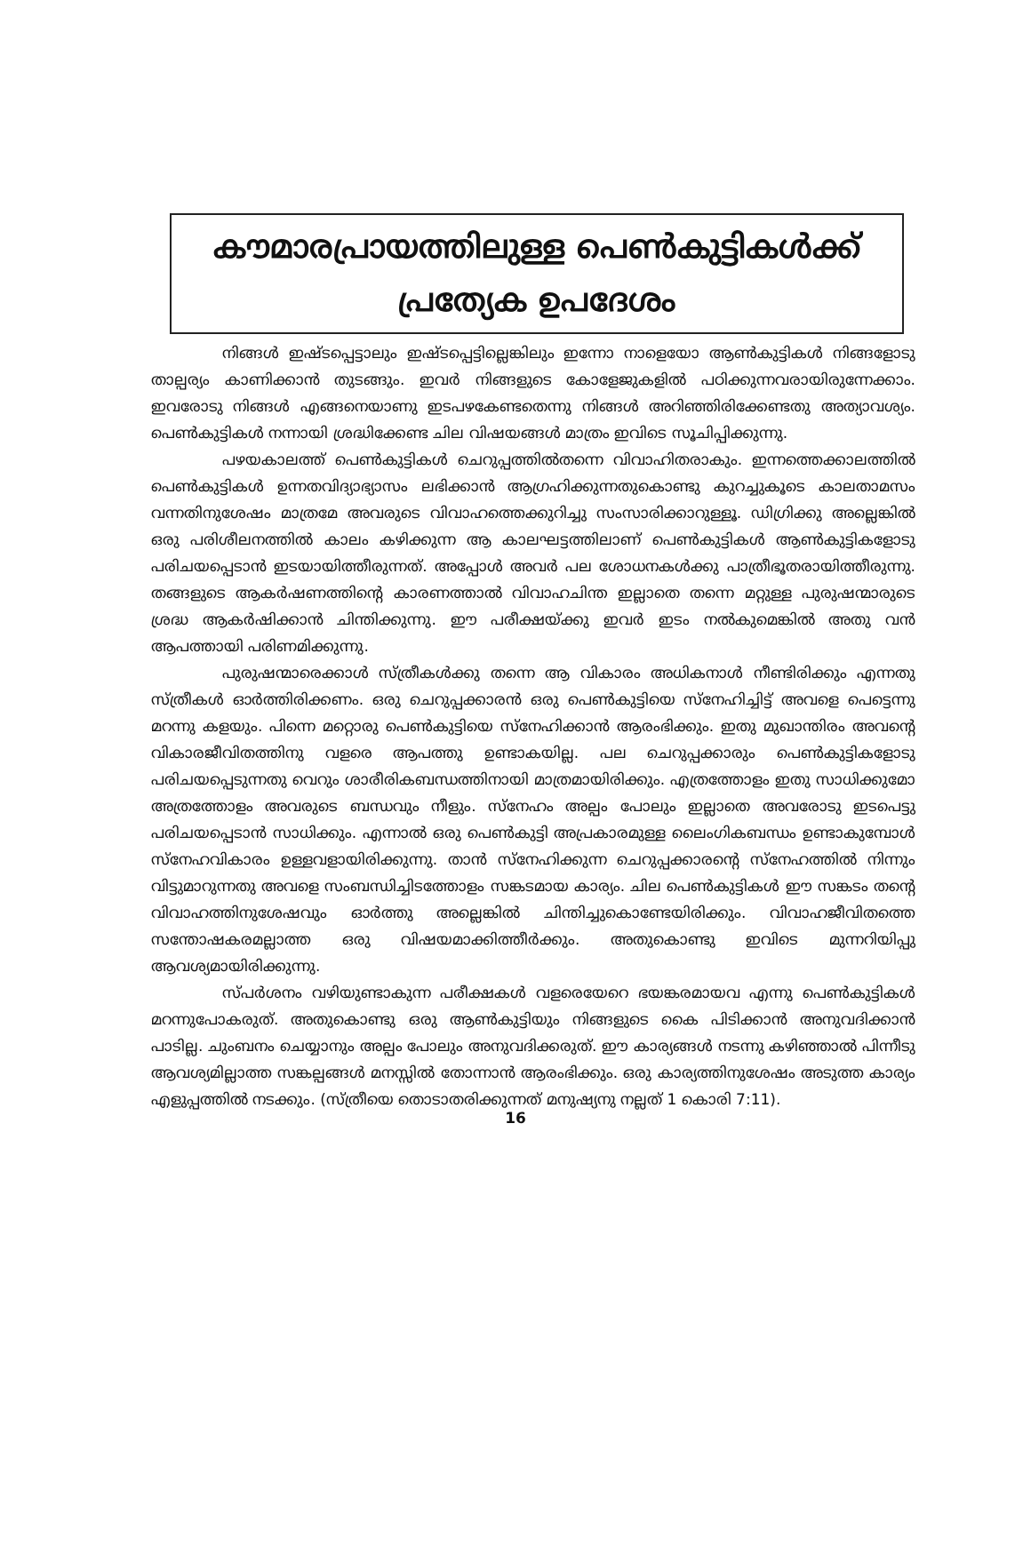കൗമാരപ്രായത്തിലുള്ള പെൺകുട്ടികൾക്ക്
പ്രത്യേക ഉപദേശം
നിങ്ങൾ ഇഷ്ടപ്പെട്ടാലും ഇഷ്ടപ്പെട്ടില്ലെങ്കിലും ഇന്നോ നാളെയോ ആൺകുട്ടികൾ നിങ്ങളോടു താല്പര്യം കാണിക്കാൻ തുടങ്ങും. ഇവർ നിങ്ങളുടെ കോളേജുകളിൽ പഠിക്കുന്നവരായിരുന്നേക്കാം. ഇവരോടു നിങ്ങൾ എങ്ങനെയാണു ഇടപഴകേണ്ടതെന്നു നിങ്ങൾ അറിഞ്ഞിരിക്കേണ്ടതു അത്യാവശ്യം. പെൺകുട്ടികൾ നന്നായി ശ്രദ്ധിക്കേണ്ട ചില വിഷയങ്ങൾ മാത്രം ഇവിടെ സൂചിപ്പിക്കുന്നു.
പഴയകാലത്ത് പെൺകുട്ടികൾ ചെറുപ്പത്തിൽതന്നെ വിവാഹിതരാകും. ഇന്നത്തെക്കാലത്തിൽ പെൺകുട്ടികൾ ഉന്നതവിദ്യാഭ്യാസം ലഭിക്കാൻ ആഗ്രഹിക്കുന്നതുകൊണ്ടു കുറച്ചുകൂടെ കാലതാമസം വന്നതിനുശേഷം മാത്രമേ അവരുടെ വിവാഹത്തെക്കുറിച്ചു സംസാരിക്കാറുള്ളൂ. ഡിഗ്രിക്കു അല്ലെങ്കിൽ ഒരു പരിശീലനത്തിൽ കാലം കഴിക്കുന്ന ആ കാലഘട്ടത്തിലാണ് പെൺകുട്ടികൾ ആൺകുട്ടികളോടു പരിചയപ്പെടാൻ ഇടയായിത്തീരുന്നത്. അപ്പോൾ അവർ പല ശോധനകൾക്കു പാത്രീഭൂതരായിത്തീരുന്നു. തങ്ങളുടെ ആകർഷണത്തിന്റെ കാരണത്താൽ വിവാഹചിന്ത ഇല്ലാതെ തന്നെ മറ്റുള്ള പുരുഷന്മാരുടെ ശ്രദ്ധ ആകർഷിക്കാൻ ചിന്തിക്കുന്നു. ഈ പരീക്ഷയ്ക്കു ഇവർ ഇടം നൽകുമെങ്കിൽ അതു വൻ ആപത്തായി പരിണമിക്കുന്നു.
പുരുഷന്മാരെക്കാൾ സ്ത്രീകൾക്കു തന്നെ ആ വികാരം അധികനാൾ നീണ്ടിരിക്കും എന്നതു സ്ത്രീകൾ ഓർത്തിരിക്കണം. ഒരു ചെറുപ്പക്കാരൻ ഒരു പെൺകുട്ടിയെ സ്നേഹിച്ചിട്ട് അവളെ പെട്ടെന്നു മറന്നു കളയും. പിന്നെ മറ്റൊരു പെൺകുട്ടിയെ സ്നേഹിക്കാൻ ആരംഭിക്കും. ഇതു മുഖാന്തിരം അവന്റെ വികാരജീവിതത്തിനു വളരെ ആപത്തു ഉണ്ടാകയില്ല. പല ചെറുപ്പക്കാരും പെൺകുട്ടികളോടു പരിചയപ്പെടുന്നതു വെറും ശാരീരികബന്ധത്തിനായി മാത്രമായിരിക്കും. എത്രത്തോളം ഇതു സാധിക്കുമോ അത്രത്തോളം അവരുടെ ബന്ധവും നീളും. സ്നേഹം അല്പം പോലും ഇല്ലാതെ അവരോടു ഇടപെട്ടു പരിചയപ്പെടാൻ സാധിക്കും. എന്നാൽ ഒരു പെൺകുട്ടി അപ്രകാരമുള്ള ലൈംഗികബന്ധം ഉണ്ടാകുമ്പോൾ സ്നേഹവികാരം ഉള്ളവളായിരിക്കുന്നു. താൻ സ്നേഹിക്കുന്ന ചെറുപ്പക്കാരന്റെ സ്നേഹത്തിൽ നിന്നും വിട്ടുമാറുന്നതു അവളെ സംബന്ധിച്ചിടത്തോളം സങ്കടമായ കാര്യം. ചില പെൺകുട്ടികൾ ഈ സങ്കടം തന്റെ വിവാഹത്തിനുശേഷവും ഓർത്തു അല്ലെങ്കിൽ ചിന്തിച്ചുകൊണ്ടേയിരിക്കും. വിവാഹജീവിതത്തെ സന്തോഷകരമല്ലാത്ത ഒരു വിഷയമാക്കിത്തീർക്കും. അതുകൊണ്ടു ഇവിടെ മുന്നറിയിപ്പു ആവശ്യമായിരിക്കുന്നു.
സ്പർശനം വഴിയുണ്ടാകുന്ന പരീക്ഷകൾ വളരെയേറെ ഭയങ്കരമായവ എന്നു പെൺകുട്ടികൾ മറന്നുപോകരുത്. അതുകൊണ്ടു ഒരു ആൺകുട്ടിയും നിങ്ങളുടെ കൈ പിടിക്കാൻ അനുവദിക്കാൻ പാടില്ല. ചുംബനം ചെയ്യാനും അല്പം പോലും അനുവദിക്കരുത്. ഈ കാര്യങ്ങൾ നടന്നു കഴിഞ്ഞാൽ പിന്നീടു ആവശ്യമില്ലാത്ത സങ്കല്പങ്ങൾ മനസ്സിൽ തോന്നാൻ ആരംഭിക്കും. ഒരു കാര്യത്തിനുശേഷം അടുത്ത കാര്യം എളുപ്പത്തിൽ നടക്കും. (സ്ത്രീയെ തൊടാതരിക്കുന്നത് മനുഷ്യനു നല്ലത് 1 കൊരി 7:11).
16